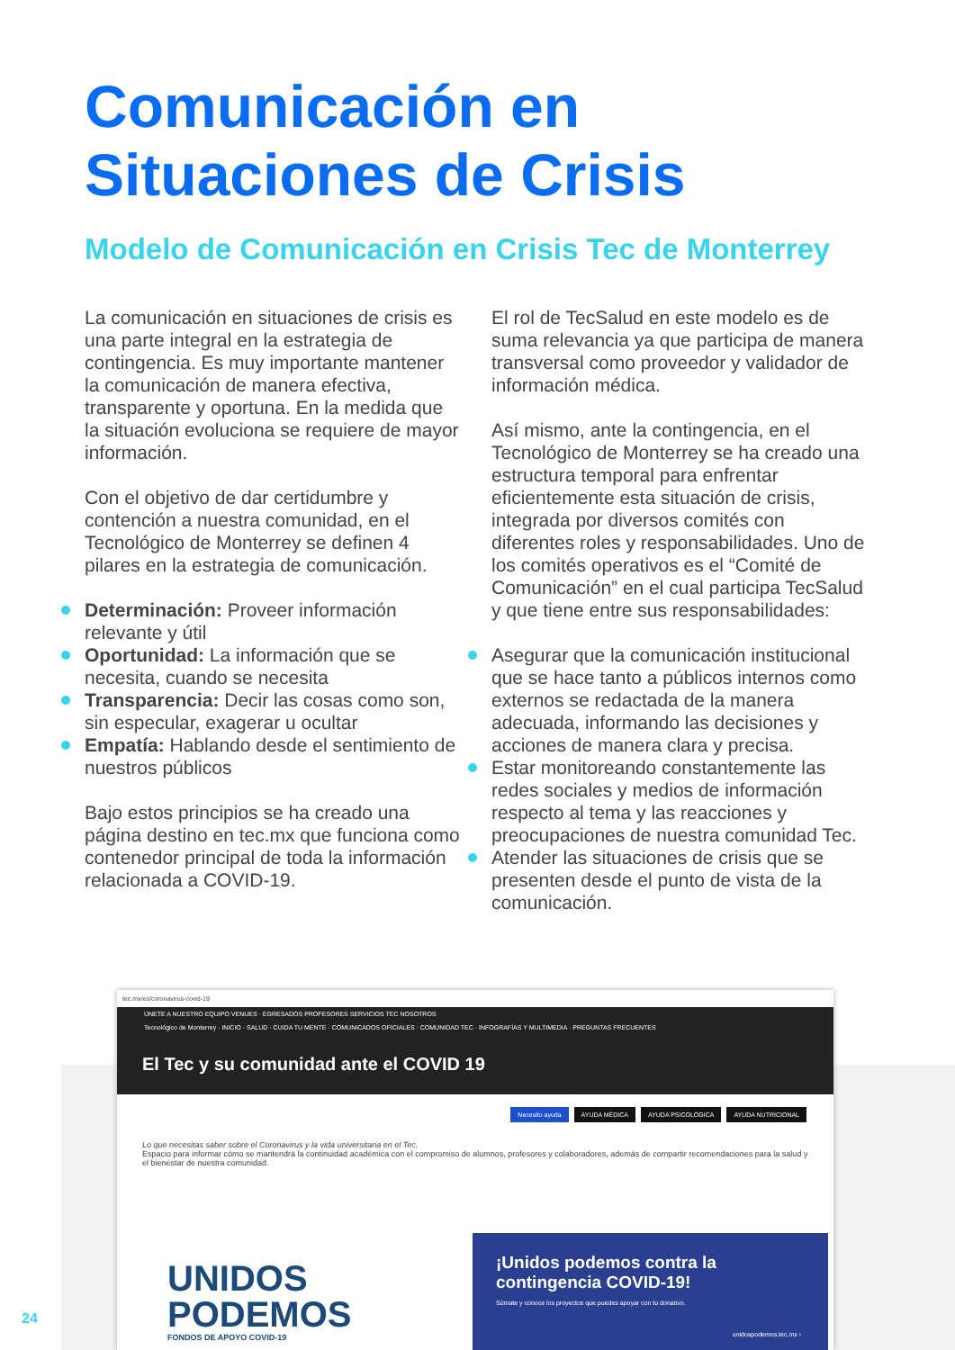Comunicación en
Situaciones de Crisis
Modelo de Comunicación en Crisis Tec de Monterrey
La comunicación en situaciones de crisis es una parte integral en la estrategia de contingencia. Es muy importante mantener la comunicación de manera efectiva, transparente y oportuna. En la medida que la situación evoluciona se requiere de mayor información.
Con el objetivo de dar certidumbre y contención a nuestra comunidad, en el Tecnológico de Monterrey se definen 4 pilares en la estrategia de comunicación.
Determinación: Proveer información relevante y útil
Oportunidad: La información que se necesita, cuando se necesita
Transparencia: Decir las cosas como son, sin especular, exagerar u ocultar
Empatía: Hablando desde el sentimiento de nuestros públicos
Bajo estos principios se ha creado una página destino en tec.mx que funciona como contenedor principal de toda la información relacionada a COVID-19.
El rol de TecSalud en este modelo es de suma relevancia ya que participa de manera transversal como proveedor y validador de información médica.
Así mismo, ante la contingencia, en el Tecnológico de Monterrey se ha creado una estructura temporal para enfrentar eficientemente esta situación de crisis, integrada por diversos comités con diferentes roles y responsabilidades. Uno de los comités operativos es el “Comité de Comunicación” en el cual participa TecSalud y que tiene entre sus responsabilidades:
Asegurar que la comunicación institucional que se hace tanto a públicos internos como externos se redactada de la manera adecuada, informando las decisiones y acciones de manera clara y precisa.
Estar monitoreando constantemente las redes sociales y medios de información respecto al tema y las reacciones y preocupaciones de nuestra comunidad Tec.
Atender las situaciones de crisis que se presenten desde el punto de vista de la comunicación.
tec.mx/es/coronavirus-covid-19
ÚNETE A NUESTRO EQUIPO VENUES · EGRESADOS PROFESORES SERVICIOS TEC NOSOTROS
Tecnológico de Monterrey · INICIO · SALUD · CUIDA TU MENTE · COMUNICADOS OFICIALES · COMUNIDAD TEC · INFOGRAFÍAS Y MULTIMEDIA · PREGUNTAS FRECUENTES
El Tec y su comunidad ante el COVID 19
Necesito ayuda AYUDA MÉDICA AYUDA PSICOLÓGICA AYUDA NUTRICIONAL
Lo que necesitas saber sobre el Coronavirus y la vida universitaria en el Tec.
Espacio para informar cómo se mantendrá la continuidad académica con el compromiso de alumnos, profesores y colaboradores, además de compartir recomendaciones para la salud y el bienestar de nuestra comunidad.
UNIDOS
PODEMOS
FONDOS DE APOYO COVID-19
¡Unidos podemos contra la contingencia COVID-19!
Súmate y conoce los proyectos que puedes apoyar con tu donativo.
unidospodemos.tec.mx ›
24